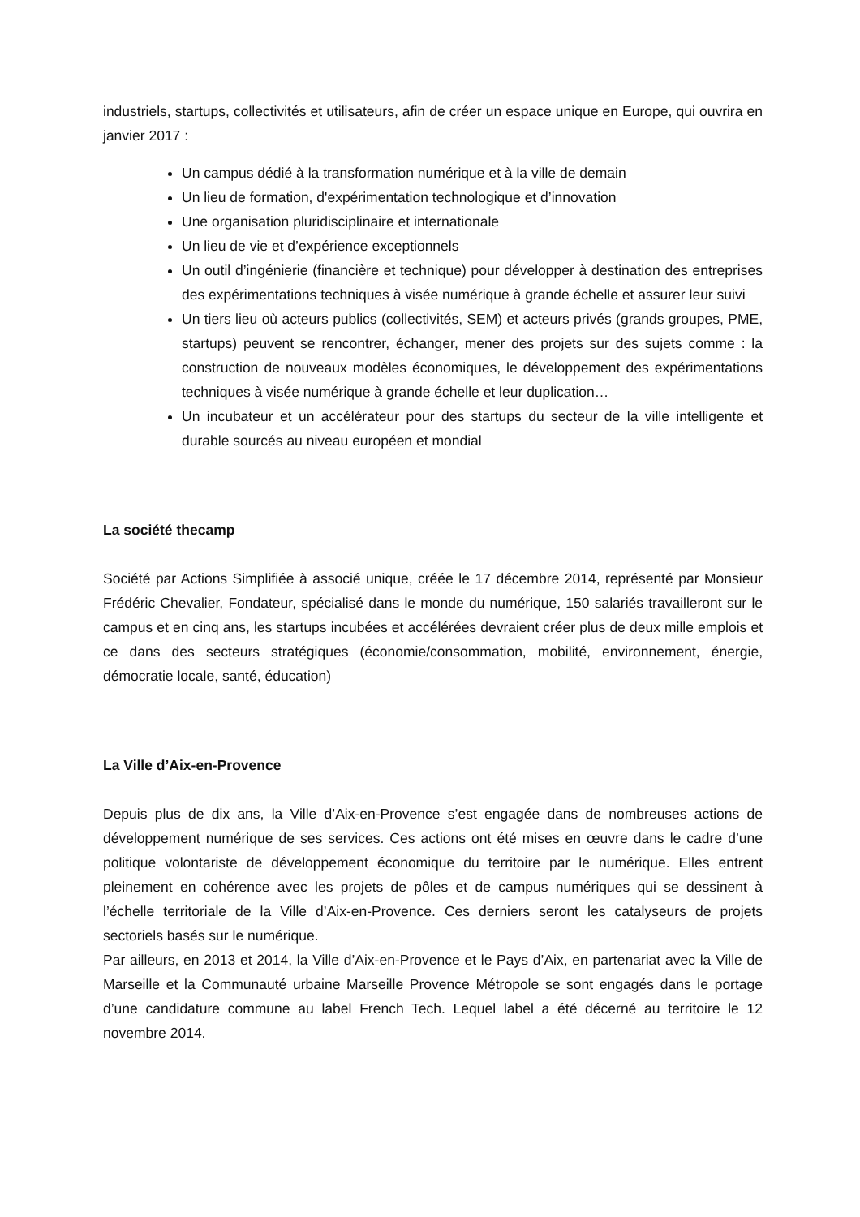industriels, startups, collectivités et utilisateurs, afin de créer un espace unique en Europe, qui ouvrira en janvier 2017 :
Un campus dédié à la transformation numérique et à la ville de demain
Un lieu de formation, d'expérimentation technologique et d’innovation
Une organisation pluridisciplinaire et internationale
Un lieu de vie et d’expérience exceptionnels
Un outil d’ingénierie (financière et technique) pour développer à destination des entreprises des expérimentations techniques à visée numérique à grande échelle et assurer leur suivi
Un tiers lieu où acteurs publics (collectivités, SEM) et acteurs privés (grands groupes, PME, startups) peuvent se rencontrer, échanger, mener des projets sur des sujets comme : la construction de nouveaux modèles économiques, le développement des expérimentations techniques à visée numérique à grande échelle et leur duplication…
Un incubateur et un accélérateur pour des startups du secteur de la ville intelligente et durable sourcés au niveau européen et mondial
La société thecamp
Société par Actions Simplifiée à associé unique, créée le 17 décembre 2014, représenté par Monsieur Frédéric Chevalier, Fondateur, spécialisé dans le monde du numérique, 150 salariés travailleront sur le campus et en cinq ans, les startups incubées et accélérées devraient créer plus de deux mille emplois et ce dans des secteurs stratégiques (économie/consommation, mobilité, environnement, énergie, démocratie locale, santé, éducation)
La Ville d’Aix-en-Provence
Depuis plus de dix ans, la Ville d’Aix-en-Provence s’est engagée dans de nombreuses actions de développement numérique de ses services. Ces actions ont été mises en œuvre dans le cadre d’une politique volontariste de développement économique du territoire par le numérique. Elles entrent pleinement en cohérence avec les projets de pôles et de campus numériques qui se dessinent à l’échelle territoriale de la Ville d’Aix-en-Provence. Ces derniers seront les catalyseurs de projets sectoriels basés sur le numérique.
Par ailleurs, en 2013 et 2014, la Ville d’Aix-en-Provence et le Pays d’Aix, en partenariat avec la Ville de Marseille et la Communauté urbaine Marseille Provence Métropole se sont engagés dans le portage d’une candidature commune au label French Tech. Lequel label a été décerné au territoire le 12 novembre 2014.